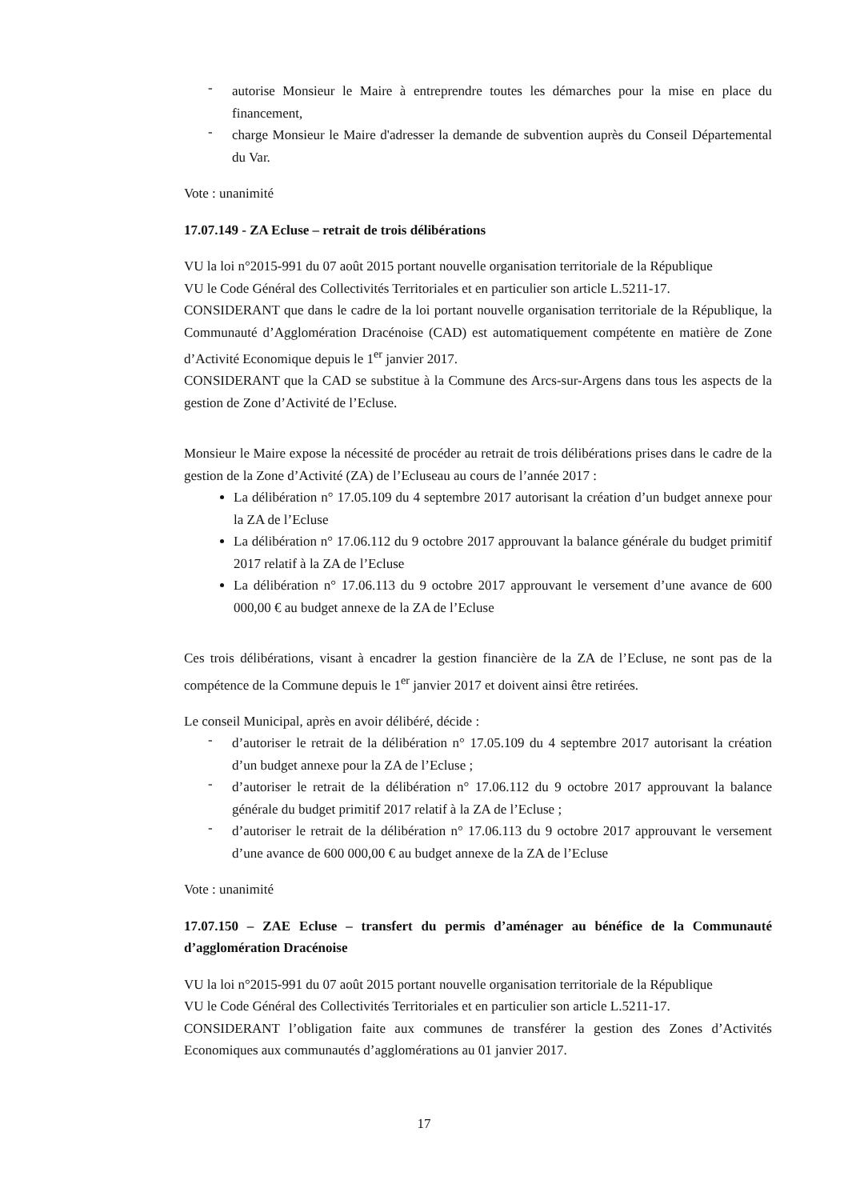- autorise Monsieur le Maire à entreprendre toutes les démarches pour la mise en place du financement,
- charge Monsieur le Maire d'adresser la demande de subvention auprès du Conseil Départemental du Var.
Vote : unanimité
17.07.149 - ZA Ecluse – retrait de trois délibérations
VU la loi n°2015-991 du 07 août 2015 portant nouvelle organisation territoriale de la République
VU le Code Général des Collectivités Territoriales et en particulier son article L.5211-17.
CONSIDERANT que dans le cadre de la loi portant nouvelle organisation territoriale de la République, la Communauté d’Agglomération Dracénoise (CAD) est automatiquement compétente en matière de Zone d’Activité Economique depuis le 1<sup>er</sup> janvier 2017.
CONSIDERANT que la CAD se substitue à la Commune des Arcs-sur-Argens dans tous les aspects de la gestion de Zone d’Activité de l’Ecluse.
Monsieur le Maire expose la nécessité de procéder au retrait de trois délibérations prises dans le cadre de la gestion de la Zone d’Activité (ZA) de l’Ecluseau au cours de l’année 2017 :
La délibération n° 17.05.109 du 4 septembre 2017 autorisant la création d’un budget annexe pour la ZA de l’Ecluse
La délibération n° 17.06.112 du 9 octobre 2017 approuvant la balance générale du budget primitif 2017 relatif à la ZA de l’Ecluse
La délibération n° 17.06.113 du 9 octobre 2017 approuvant le versement d’une avance de 600 000,00 € au budget annexe de la ZA de l’Ecluse
Ces trois délibérations, visant à encadrer la gestion financière de la ZA de l’Ecluse, ne sont pas de la compétence de la Commune depuis le 1<sup>er</sup> janvier 2017 et doivent ainsi être retirées.
Le conseil Municipal, après en avoir délibéré, décide :
- d’autoriser le retrait de la délibération n° 17.05.109 du 4 septembre 2017 autorisant la création d’un budget annexe pour la ZA de l’Ecluse ;
- d’autoriser le retrait de la délibération n° 17.06.112 du 9 octobre 2017 approuvant la balance générale du budget primitif 2017 relatif à la ZA de l’Ecluse ;
- d’autoriser le retrait de la délibération n° 17.06.113 du 9 octobre 2017 approuvant le versement d’une avance de 600 000,00 € au budget annexe de la ZA de l’Ecluse
Vote : unanimité
17.07.150 – ZAE Ecluse – transfert du permis d’aménager au bénéfice de la Communauté d’agglomération Dracénoise
VU la loi n°2015-991 du 07 août 2015 portant nouvelle organisation territoriale de la République
VU le Code Général des Collectivités Territoriales et en particulier son article L.5211-17.
CONSIDERANT l’obligation faite aux communes de transférer la gestion des Zones d’Activités Economiques aux communautés d’agglomérations au 01 janvier 2017.
17